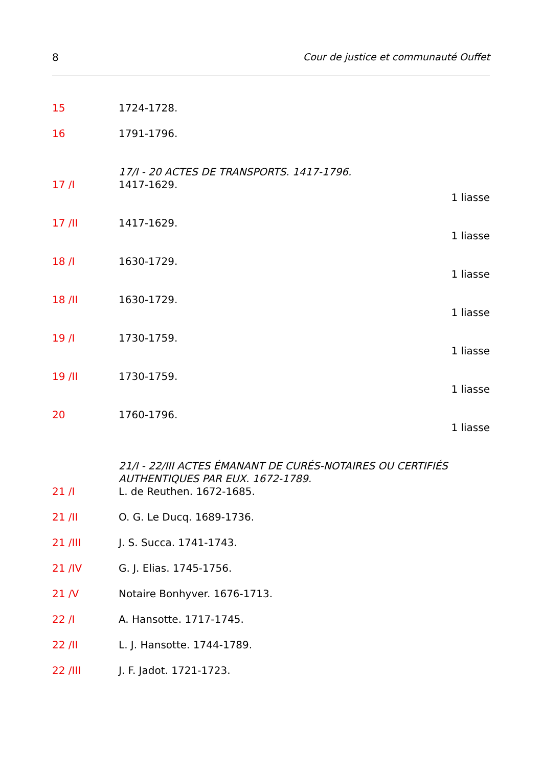8 Cour de justice et communauté Ouffet
15 1724-1728.
16 1791-1796.
17/I - 20 ACTES DE TRANSPORTS. 1417-1796.
17 /I 1417-1629.
1 liasse
17 /II 1417-1629.
1 liasse
18 /I 1630-1729.
1 liasse
18 /II 1630-1729.
1 liasse
19 /I 1730-1759.
1 liasse
19 /II 1730-1759.
1 liasse
20 1760-1796.
1 liasse
21/I - 22/III ACTES ÉMANANT DE CURÉS-NOTAIRES OU CERTIFIÉS AUTHENTIQUES PAR EUX. 1672-1789.
21 /I L. de Reuthen. 1672-1685.
21 /II O. G. Le Ducq. 1689-1736.
21 /III J. S. Succa. 1741-1743.
21 /IV G. J. Elias. 1745-1756.
21 /V Notaire Bonhyver. 1676-1713.
22 /I A. Hansotte. 1717-1745.
22 /II L. J. Hansotte. 1744-1789.
22 /III J. F. Jadot. 1721-1723.